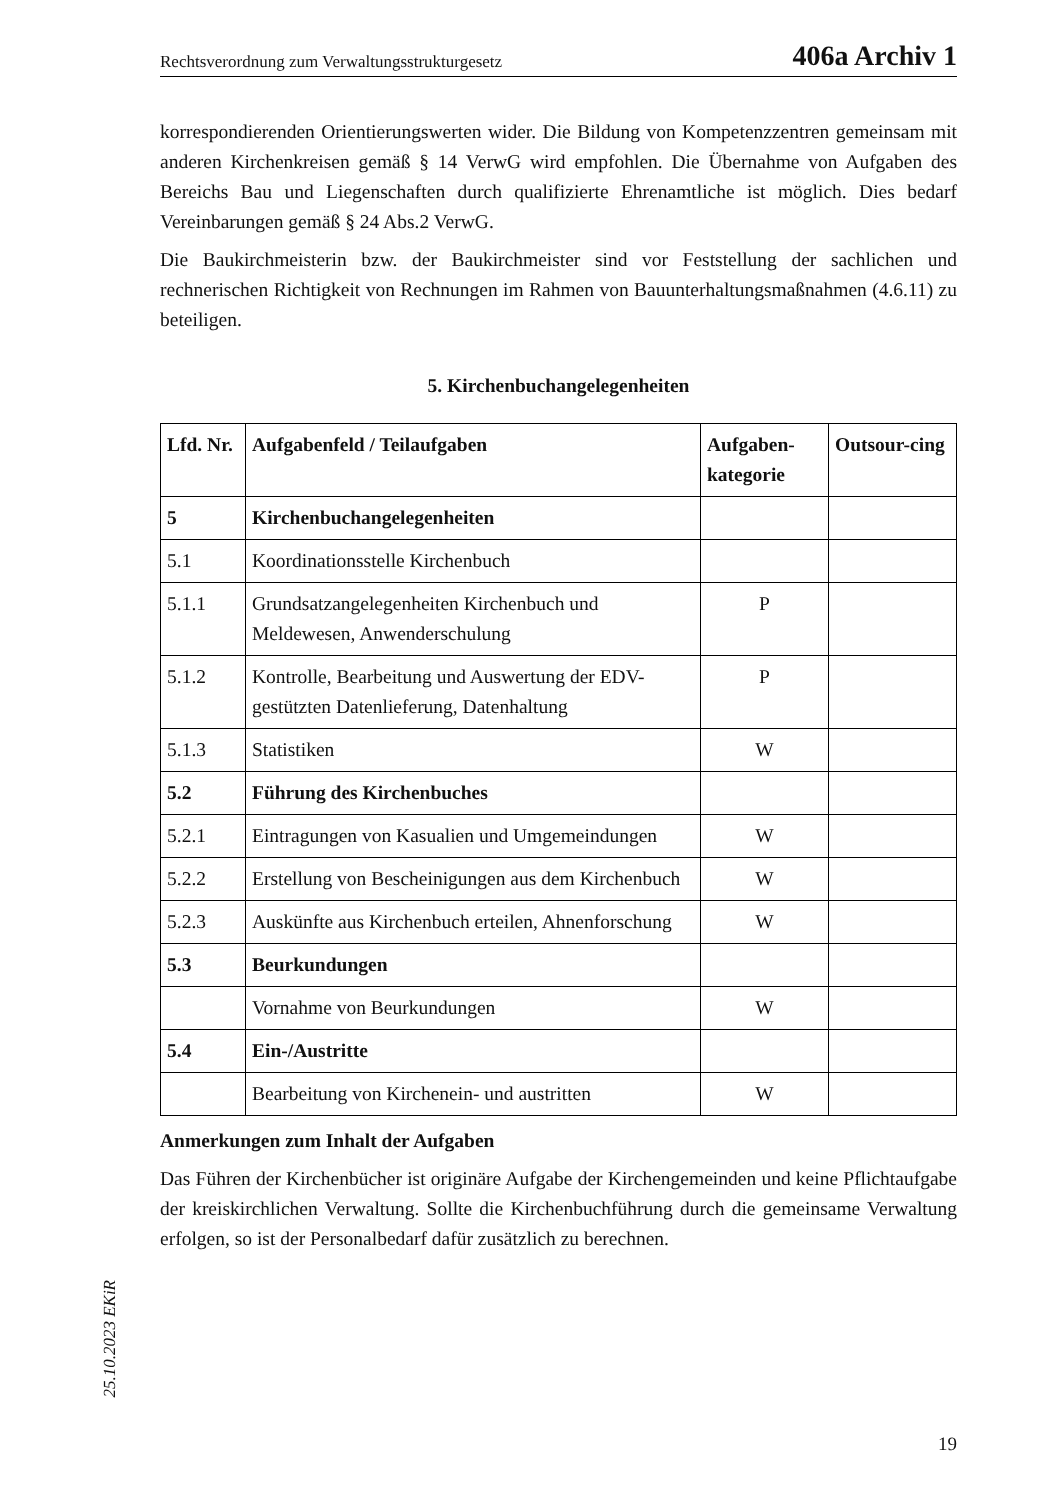Rechtsverordnung zum Verwaltungsstrukturgesetz 406a Archiv 1
korrespondierenden Orientierungswerten wider. Die Bildung von Kompetenzzentren gemeinsam mit anderen Kirchenkreisen gemäß § 14 VerwG wird empfohlen. Die Übernahme von Aufgaben des Bereichs Bau und Liegenschaften durch qualifizierte Ehrenamtliche ist möglich. Dies bedarf Vereinbarungen gemäß § 24 Abs.2 VerwG.
Die Baukirchmeisterin bzw. der Baukirchmeister sind vor Feststellung der sachlichen und rechnerischen Richtigkeit von Rechnungen im Rahmen von Bauunterhaltungsmaßnahmen (4.6.11) zu beteiligen.
5. Kirchenbuchangelegenheiten
| Lfd. Nr. | Aufgabenfeld / Teilaufgaben | Aufgaben-kategorie | Outsour-cing |
| --- | --- | --- | --- |
| 5 | Kirchenbuchangelegenheiten | | |
| 5.1 | Koordinationsstelle Kirchenbuch | | |
| 5.1.1 | Grundsatzangelegenheiten Kirchenbuch und Meldewesen, Anwenderschulung | P | |
| 5.1.2 | Kontrolle, Bearbeitung und Auswertung der EDV-gestützten Datenlieferung, Datenhaltung | P | |
| 5.1.3 | Statistiken | W | |
| 5.2 | Führung des Kirchenbuches | | |
| 5.2.1 | Eintragungen von Kasualien und Umgemeindungen | W | |
| 5.2.2 | Erstellung von Bescheinigungen aus dem Kirchenbuch | W | |
| 5.2.3 | Auskünfte aus Kirchenbuch erteilen, Ahnenforschung | W | |
| 5.3 | Beurkundungen | | |
| | Vornahme von Beurkundungen | W | |
| 5.4 | Ein-/Austritte | | |
| | Bearbeitung von Kirchenein- und austritten | W | |
Anmerkungen zum Inhalt der Aufgaben
Das Führen der Kirchenbücher ist originäre Aufgabe der Kirchengemeinden und keine Pflichtaufgabe der kreiskirchlichen Verwaltung. Sollte die Kirchenbuchführung durch die gemeinsame Verwaltung erfolgen, so ist der Personalbedarf dafür zusätzlich zu berechnen.
25.10.2023 EKiR
19